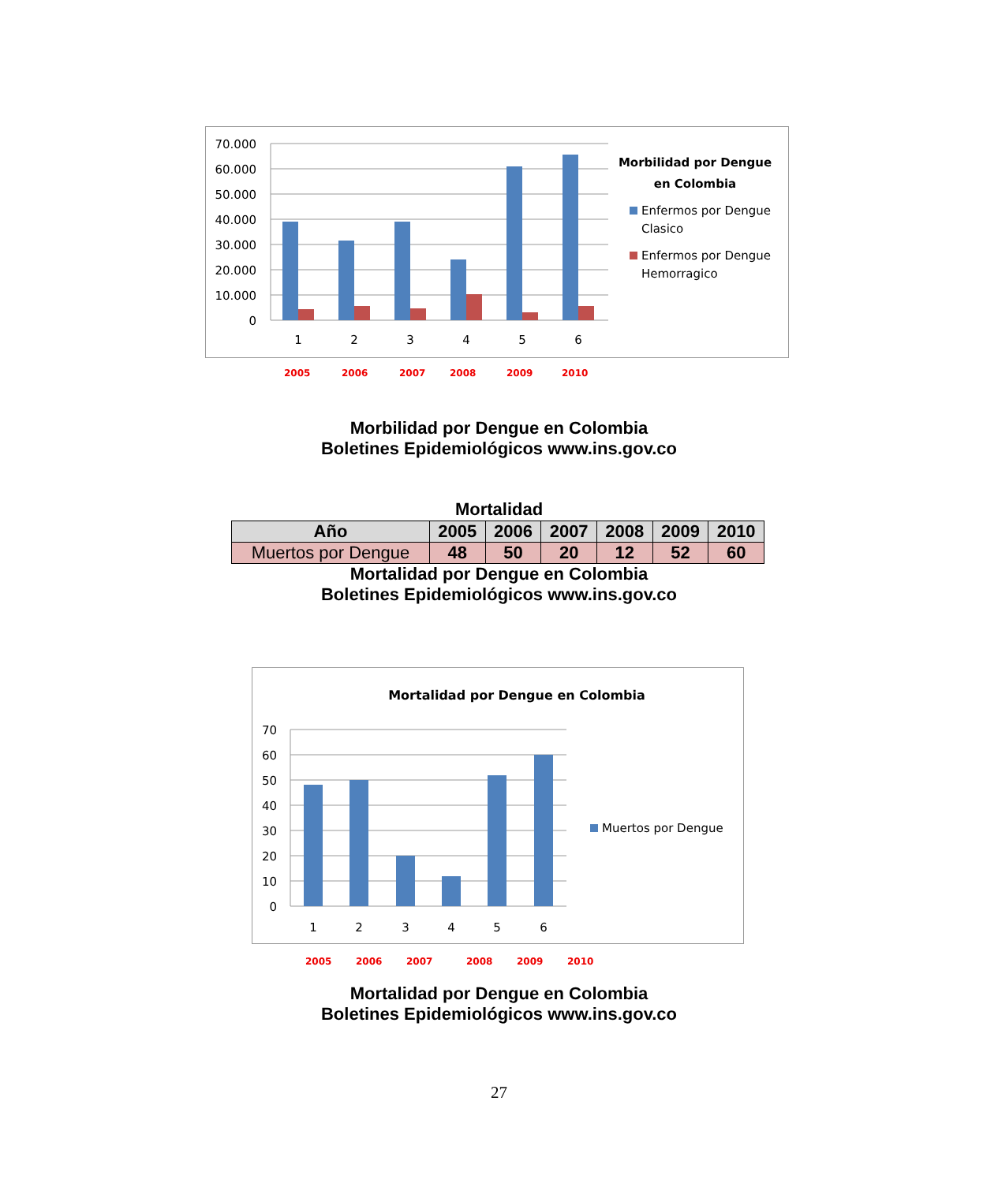70.000
60.000
50.000
40.000
30.000
20.000
10.000
0
1
2
3
4
5
6
Morbilidad por Dengue
en Colombia
Enfermos por Dengue
Clasico
Enfermos por Dengue
Hemorragico
2005 2006 2007 2008 2009 2010
Morbilidad por Dengue en Colombia
Boletines Epidemiológicos www.ins.gov.co
Mortalidad
| Año | 2005 | 2006 | 2007 | 2008 | 2009 | 2010 |
| --- | --- | --- | --- | --- | --- | --- |
| Muertos por Dengue | 48 | 50 | 20 | 12 | 52 | 60 |
Mortalidad por Dengue en Colombia
Boletines Epidemiológicos www.ins.gov.co
Mortalidad por Dengue en Colombia
70
60
50
40
30
20
10
0
1
2
3
4
5
6
Muertos por Dengue
2005 2006 2007 2008 2009 2010
Mortalidad por Dengue en Colombia
Boletines Epidemiológicos www.ins.gov.co
27